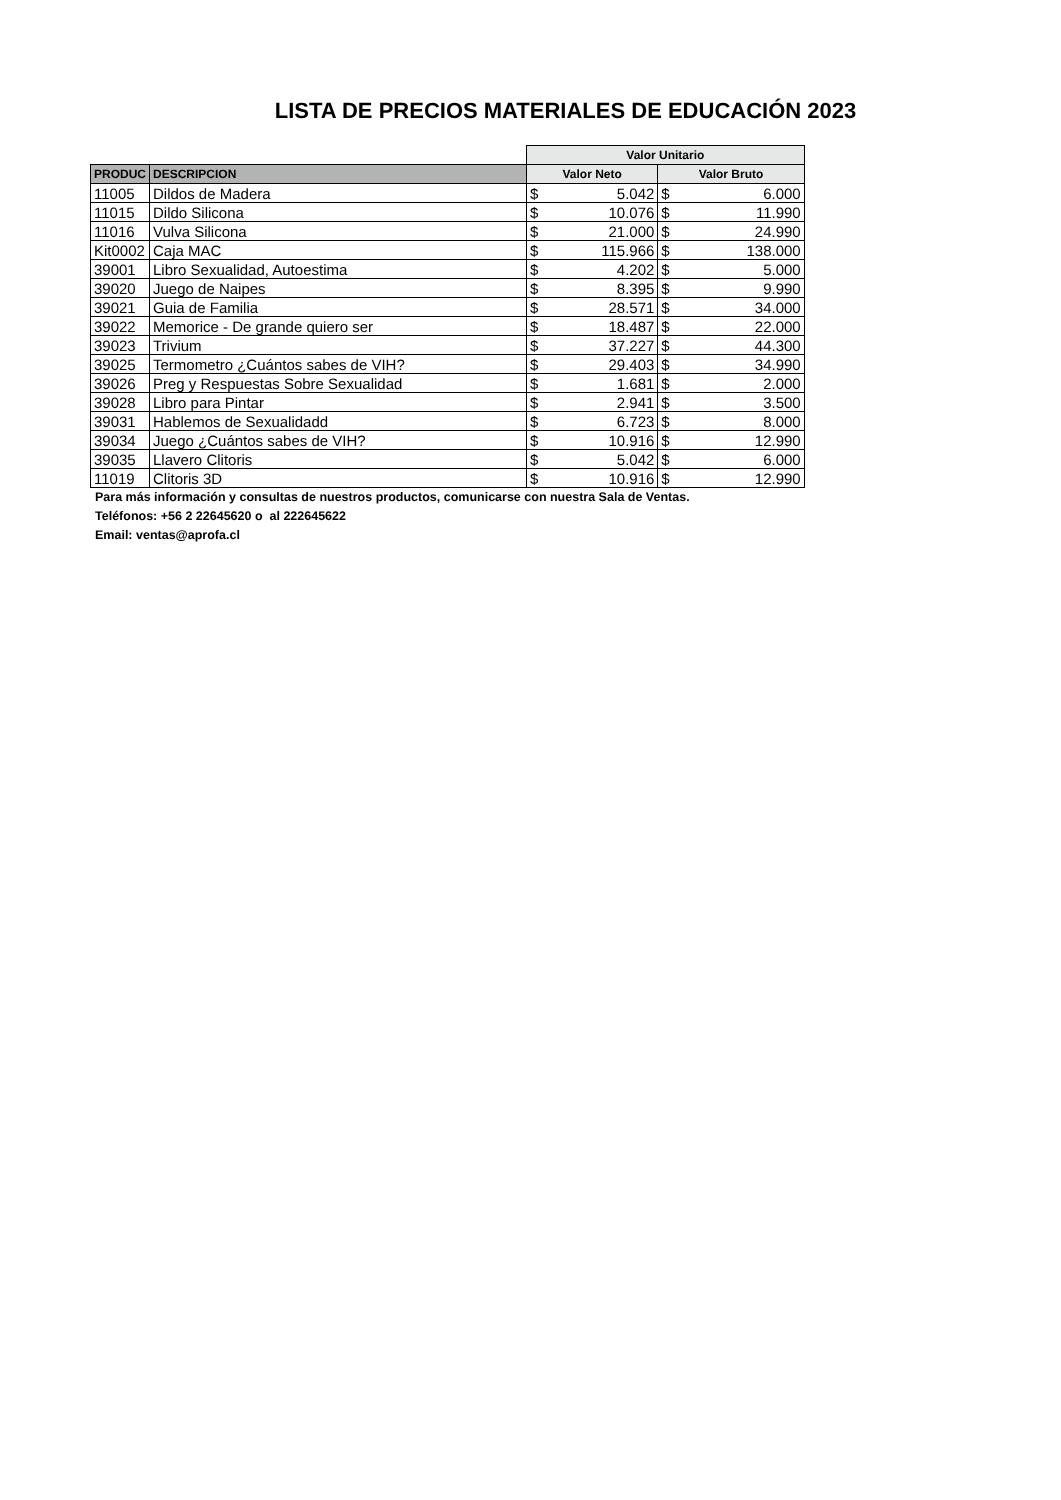LISTA DE PRECIOS MATERIALES DE EDUCACIÓN 2023
| | | Valor Unitario | | | |
| --- | --- | --- | --- | --- | --- |
| PRODUC | DESCRIPCION | Valor Neto | | Valor Bruto | |
| 11005 | Dildos de Madera | $ | 5.042 | $ | 6.000 |
| 11015 | Dildo Silicona | $ | 10.076 | $ | 11.990 |
| 11016 | Vulva Silicona | $ | 21.000 | $ | 24.990 |
| Kit0002 | Caja MAC | $ | 115.966 | $ | 138.000 |
| 39001 | Libro Sexualidad, Autoestima | $ | 4.202 | $ | 5.000 |
| 39020 | Juego de Naipes | $ | 8.395 | $ | 9.990 |
| 39021 | Guia de Familia | $ | 28.571 | $ | 34.000 |
| 39022 | Memorice - De grande quiero ser | $ | 18.487 | $ | 22.000 |
| 39023 | Trivium | $ | 37.227 | $ | 44.300 |
| 39025 | Termometro ¿Cuántos sabes de VIH? | $ | 29.403 | $ | 34.990 |
| 39026 | Preg y Respuestas Sobre Sexualidad | $ | 1.681 | $ | 2.000 |
| 39028 | Libro para Pintar | $ | 2.941 | $ | 3.500 |
| 39031 | Hablemos de Sexualidadd | $ | 6.723 | $ | 8.000 |
| 39034 | Juego ¿Cuántos sabes de VIH? | $ | 10.916 | $ | 12.990 |
| 39035 | Llavero Clitoris | $ | 5.042 | $ | 6.000 |
| 11019 | Clitoris 3D | $ | 10.916 | $ | 12.990 |
Para más información y consultas de nuestros productos, comunicarse con nuestra Sala de Ventas.
Teléfonos: +56 2 22645620 o al 222645622
Email: ventas@aprofa.cl